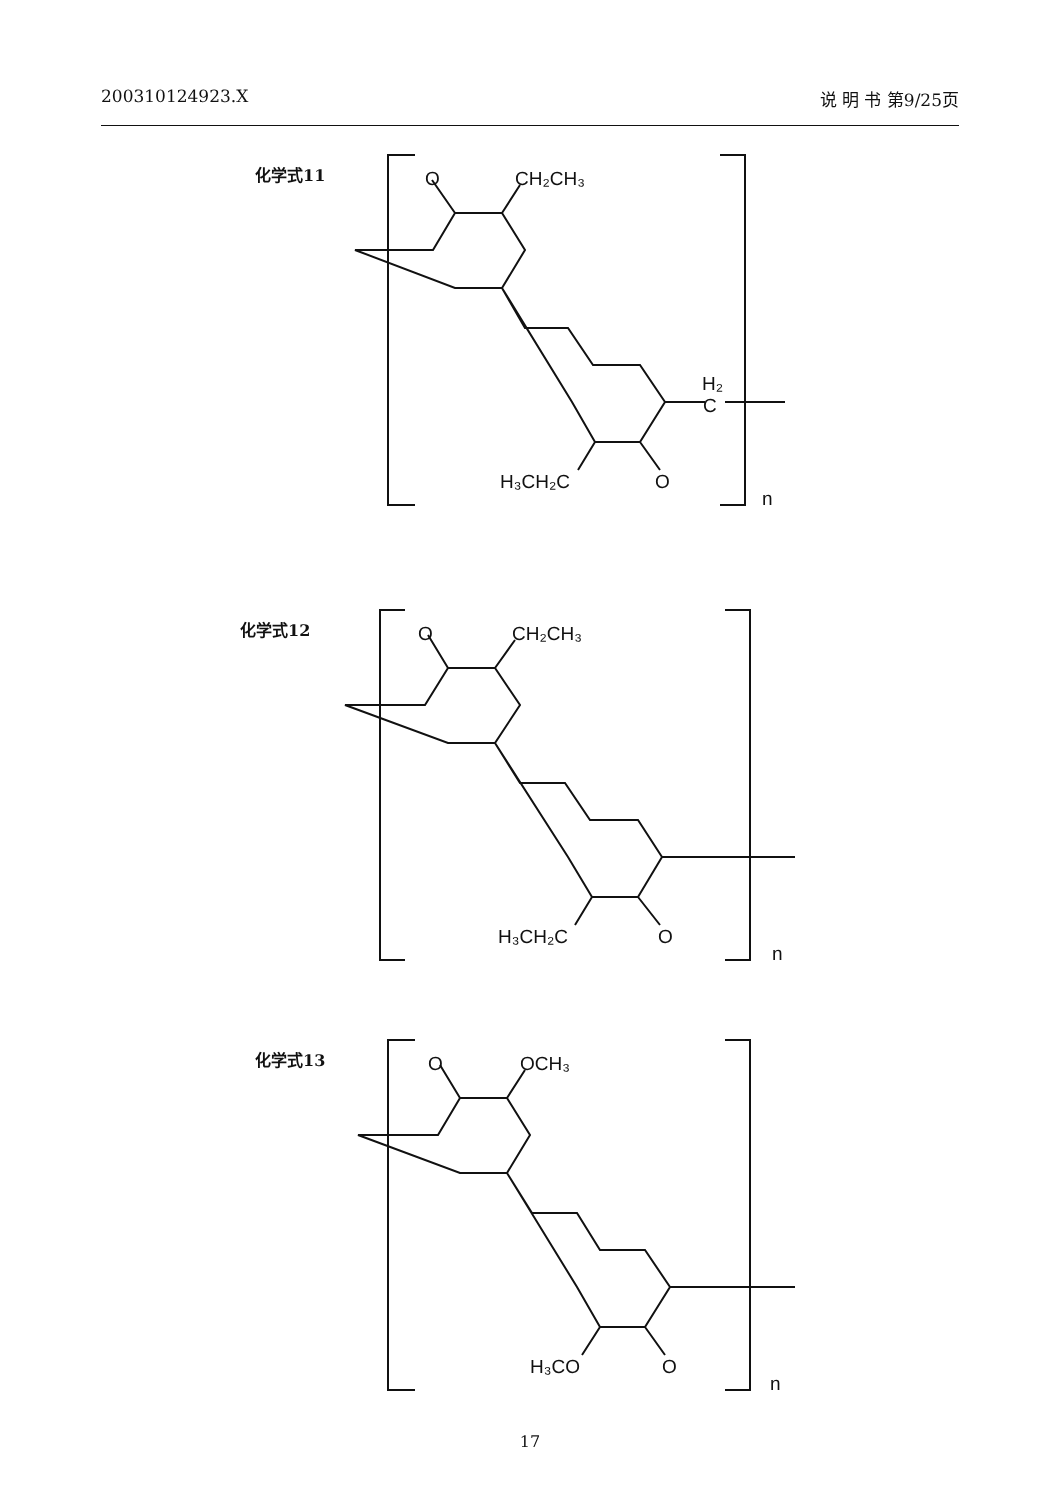200310124923.X 说 明 书 第9/25页
化学式11
O
CH₂CH₃
H₂
C
H₃CH₂C
O
n
化学式12
O
CH₂CH₃
H₃CH₂C
O
n
化学式13
O
OCH₃
H₃CO
O
n
17